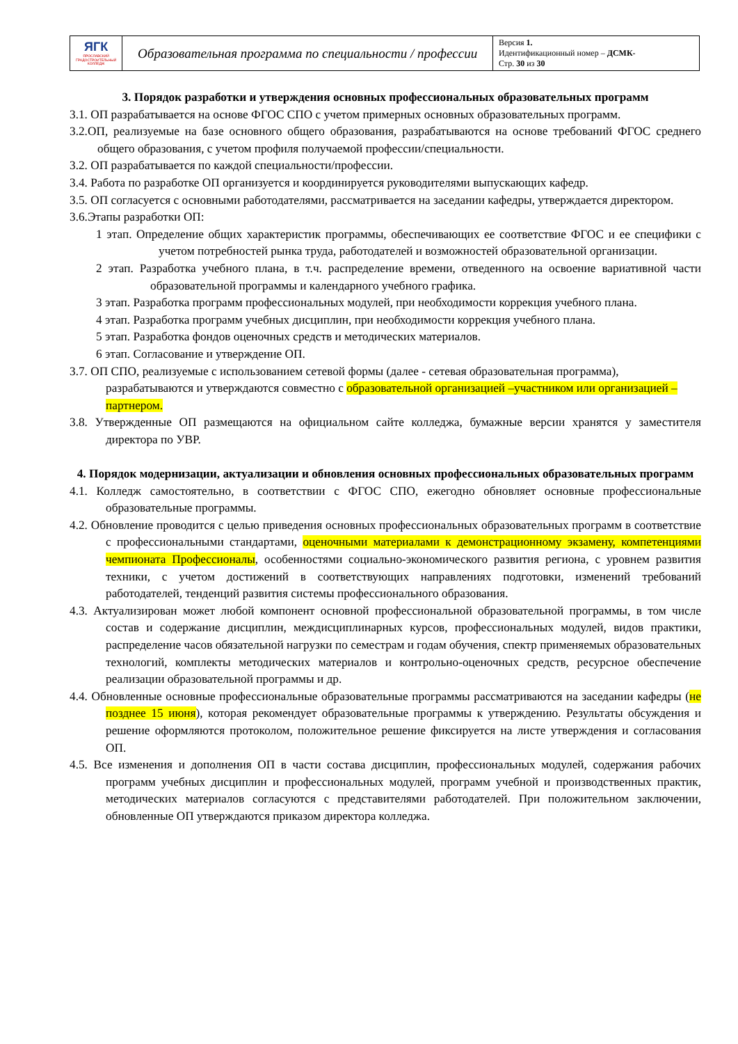| ЯГК ЯРОСЛАВСКИЙ ГРАДОСТРОИТЕЛЬНЫЙ КОЛЛЕДЖ | Образовательная программа по специальности / профессии | Версия 1. Идентификационный номер – ДСМК- Стр. 30 из 30 |
3. Порядок разработки и утверждения основных профессиональных образовательных программ
3.1. ОП разрабатывается на основе ФГОС СПО с учетом примерных основных образовательных программ.
3.2.ОП, реализуемые на базе основного общего образования, разрабатываются на основе требований ФГОС среднего общего образования, с учетом профиля получаемой профессии/специальности.
3.2. ОП разрабатывается по каждой специальности/профессии.
3.4. Работа по разработке ОП организуется и координируется руководителями выпускающих кафедр.
3.5. ОП согласуется с основными работодателями, рассматривается на заседании кафедры, утверждается директором.
3.6.Этапы разработки ОП:
1 этап. Определение общих характеристик программы, обеспечивающих ее соответствие ФГОС и ее специфики с учетом потребностей рынка труда, работодателей и возможностей образовательной организации.
2 этап. Разработка учебного плана, в т.ч. распределение времени, отведенного на освоение вариативной части образовательной программы и календарного учебного графика.
3 этап. Разработка программ профессиональных модулей, при необходимости коррекция учебного плана.
4 этап. Разработка программ учебных дисциплин, при необходимости коррекция учебного плана.
5 этап. Разработка фондов оценочных средств и методических материалов.
6 этап. Согласование и утверждение ОП.
3.7. ОП СПО, реализуемые с использованием сетевой формы (далее - сетевая образовательная программа), разрабатываются и утверждаются совместно с образовательной организацией –участником или организацией – партнером.
3.8. Утвержденные ОП размещаются на официальном сайте колледжа, бумажные версии хранятся у заместителя директора по УВР.
4. Порядок модернизации, актуализации и обновления основных профессиональных образовательных программ
4.1. Колледж самостоятельно, в соответствии с ФГОС СПО, ежегодно обновляет основные профессиональные образовательные программы.
4.2. Обновление проводится с целью приведения основных профессиональных образовательных программ в соответствие с профессиональными стандартами, оценочными материалами к демонстрационному экзамену, компетенциями чемпионата Профессионалы, особенностями социально-экономического развития региона, с уровнем развития техники, с учетом достижений в соответствующих направлениях подготовки, изменений требований работодателей, тенденций развития системы профессионального образования.
4.3. Актуализирован может любой компонент основной профессиональной образовательной программы, в том числе состав и содержание дисциплин, междисциплинарных курсов, профессиональных модулей, видов практики, распределение часов обязательной нагрузки по семестрам и годам обучения, спектр применяемых образовательных технологий, комплекты методических материалов и контрольно-оценочных средств, ресурсное обеспечение реализации образовательной программы и др.
4.4. Обновленные основные профессиональные образовательные программы рассматриваются на заседании кафедры (не позднее 15 июня), которая рекомендует образовательные программы к утверждению. Результаты обсуждения и решение оформляются протоколом, положительное решение фиксируется на листе утверждения и согласования ОП.
4.5. Все изменения и дополнения ОП в части состава дисциплин, профессиональных модулей, содержания рабочих программ учебных дисциплин и профессиональных модулей, программ учебной и производственных практик, методических материалов согласуются с представителями работодателей. При положительном заключении, обновленные ОП утверждаются приказом директора колледжа.